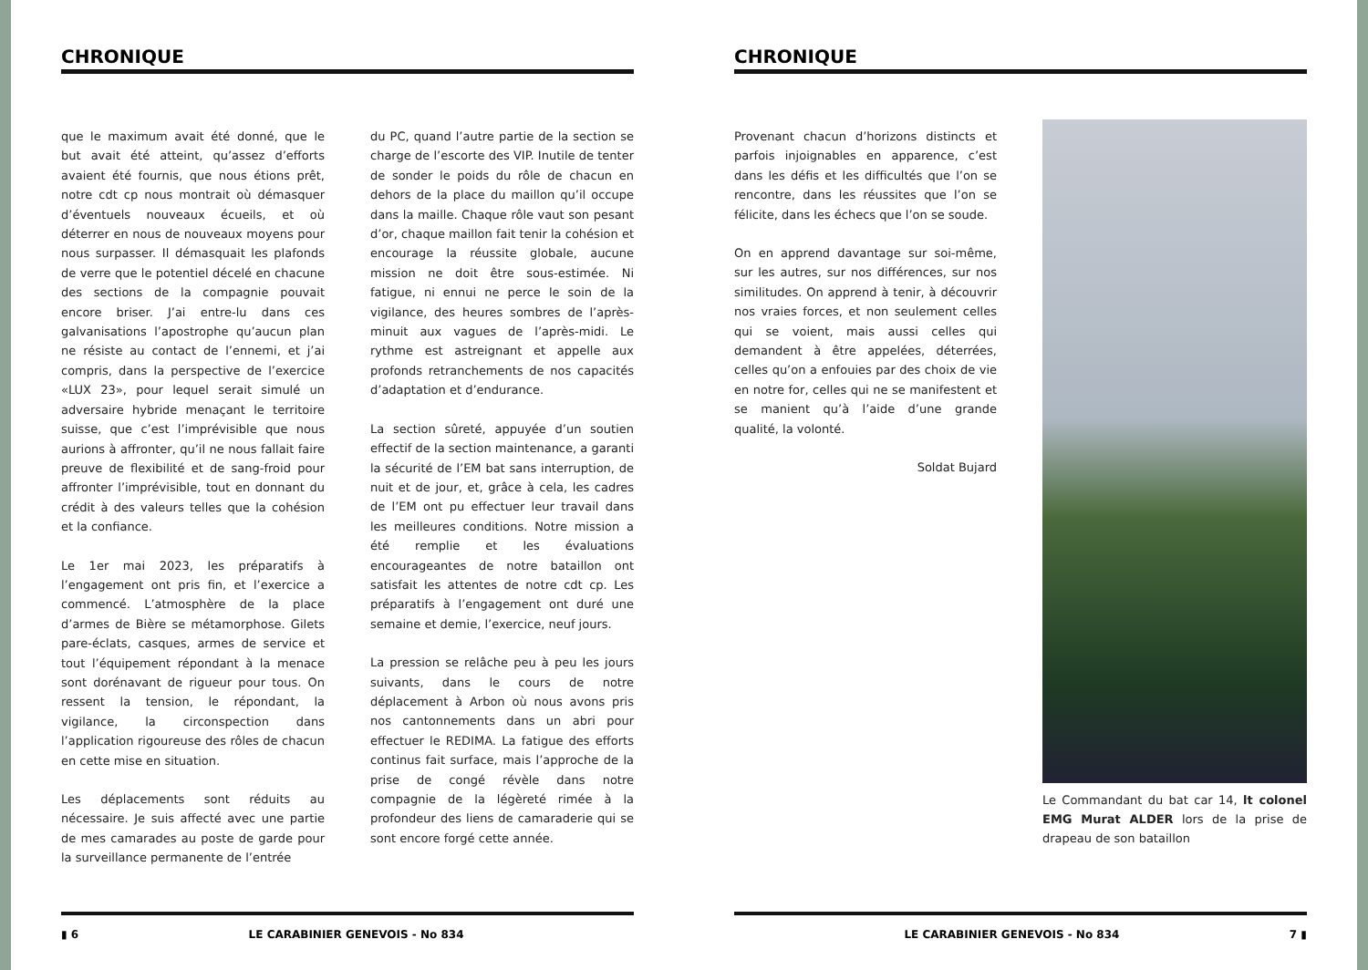CHRONIQUE
que le maximum avait été donné, que le but avait été atteint, qu’assez d’efforts avaient été fournis, que nous étions prêt, notre cdt cp nous montrait où démasquer d’éventuels nouveaux écueils, et où déterrer en nous de nouveaux moyens pour nous surpasser. Il démasquait les plafonds de verre que le potentiel décelé en chacune des sections de la compagnie pouvait encore briser. J’ai entre-lu dans ces galvanisations l’apostrophe qu’aucun plan ne résiste au contact de l’ennemi, et j’ai compris, dans la perspective de l’exercice «LUX 23», pour lequel serait simulé un adversaire hybride menaçant le territoire suisse, que c’est l’imprévisible que nous aurions à affronter, qu’il ne nous fallait faire preuve de flexibilité et de sang-froid pour affronter l’imprévisible, tout en donnant du crédit à des valeurs telles que la cohésion et la confiance.
Le 1er mai 2023, les préparatifs à l’engagement ont pris fin, et l’exercice a commencé. L’atmosphère de la place d’armes de Bière se métamorphose. Gilets pare-éclats, casques, armes de service et tout l’équipement répondant à la menace sont dorénavant de rigueur pour tous. On ressent la tension, le répondant, la vigilance, la circonspection dans l’application rigoureuse des rôles de chacun en cette mise en situation.
Les déplacements sont réduits au nécessaire. Je suis affecté avec une partie de mes camarades au poste de garde pour la surveillance permanente de l’entrée
du PC, quand l’autre partie de la section se charge de l’escorte des VIP. Inutile de tenter de sonder le poids du rôle de chacun en dehors de la place du maillon qu’il occupe dans la maille. Chaque rôle vaut son pesant d’or, chaque maillon fait tenir la cohésion et encourage la réussite globale, aucune mission ne doit être sous-estimée. Ni fatigue, ni ennui ne perce le soin de la vigilance, des heures sombres de l’après-minuit aux vagues de l’après-midi. Le rythme est astreignant et appelle aux profonds retranchements de nos capacités d’adaptation et d’endurance.
La section sûreté, appuyée d’un soutien effectif de la section maintenance, a garanti la sécurité de l’EM bat sans interruption, de nuit et de jour, et, grâce à cela, les cadres de l’EM ont pu effectuer leur travail dans les meilleures conditions. Notre mission a été remplie et les évaluations encourageantes de notre bataillon ont satisfait les attentes de notre cdt cp. Les préparatifs à l’engagement ont duré une semaine et demie, l’exercice, neuf jours.
La pression se relâche peu à peu les jours suivants, dans le cours de notre déplacement à Arbon où nous avons pris nos cantonnements dans un abri pour effectuer le REDIMA. La fatigue des efforts continus fait surface, mais l’approche de la prise de congé révèle dans notre compagnie de la légèreté rimée à la profondeur des liens de camaraderie qui se sont encore forgé cette année.
▮ 6 LE CARABINIER GENEVOIS - No 834
CHRONIQUE
Provenant chacun d’horizons distincts et parfois injoignables en apparence, c’est dans les défis et les difficultés que l’on se rencontre, dans les réussites que l’on se félicite, dans les échecs que l’on se soude.
On en apprend davantage sur soi-même, sur les autres, sur nos différences, sur nos similitudes. On apprend à tenir, à découvrir nos vraies forces, et non seulement celles qui se voient, mais aussi celles qui demandent à être appelées, déterrées, celles qu’on a enfouies par des choix de vie en notre for, celles qui ne se manifestent et se manient qu’à l’aide d’une grande qualité, la volonté.
Soldat Bujard
Le Commandant du bat car 14, lt colonel EMG Murat ALDER lors de la prise de drapeau de son bataillon
LE CARABINIER GENEVOIS - No 834 7 ▮